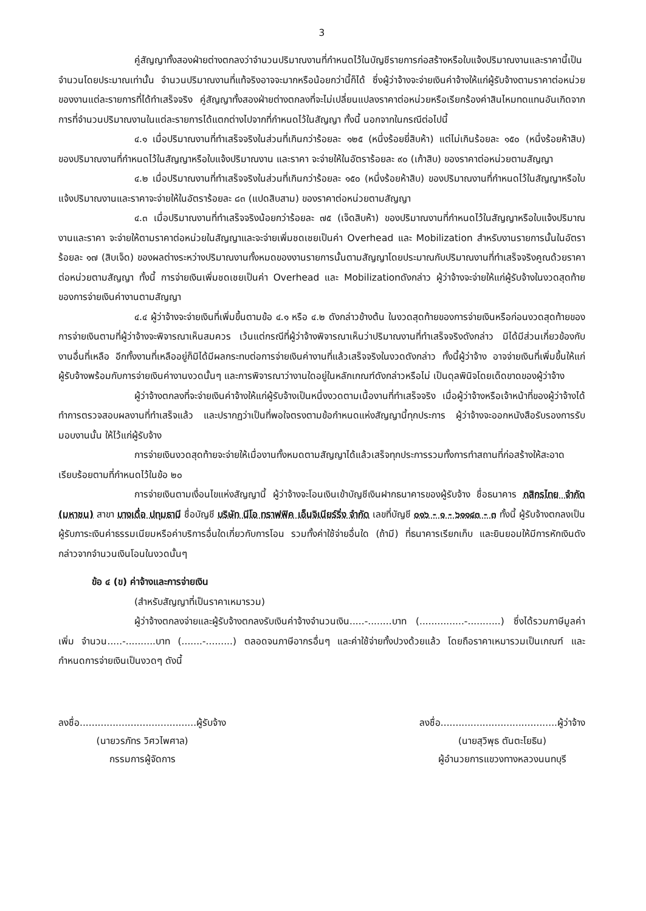3
คู่สัญญาทั้งสองฝ่ายต่างตกลงว่าจำนวนปริมาณงานที่กำหนดไว้ในบัญชีรายการก่อสร้างหรือใบแจ้งปริมาณงานและราคานี้เป็นจำนวนโดยประมาณเท่านั้น จำนวนปริมาณงานที่แท้จริงอาจจะมากหรือน้อยกว่านี้ก็ได้ ซึ่งผู้ว่าจ้างจะจ่ายเงินค่าจ้างให้แก่ผู้รับจ้างตามราคาต่อหน่วยของงานแต่ละรายการที่ได้ทำเสร็จจริง คู่สัญญาทั้งสองฝ่ายต่างตกลงที่จะไม่เปลี่ยนแปลงราคาต่อหน่วยหรือเรียกร้องค่าสินไหมทดแทนอันเกิดจากการที่จำนวนปริมาณงานในแต่ละรายการได้แตกต่างไปจากที่กำหนดไว้ในสัญญา ทั้งนี้ นอกจากในกรณีต่อไปนี้
๔.๑ เมื่อปริมาณงานที่ทำเสร็จจริงในส่วนที่เกินกว่าร้อยละ ๑๒๕ (หนึ่งร้อยยี่สิบห้า) แต่ไม่เกินร้อยละ ๑๕๐ (หนึ่งร้อยห้าสิบ) ของปริมาณงานที่กำหนดไว้ในสัญญาหรือใบแจ้งปริมาณงาน และราคา จะจ่ายให้ในอัตราร้อยละ ๙๐ (เก้าสิบ) ของราคาต่อหน่วยตามสัญญา
๔.๒ เมื่อปริมาณงานที่ทำเสร็จจริงในส่วนที่เกินกว่าร้อยละ ๑๕๐ (หนึ่งร้อยห้าสิบ) ของปริมาณงานที่กำหนดไว้ในสัญญาหรือใบแจ้งปริมาณงานและราคาจะจ่ายให้ในอัตราร้อยละ ๘๓ (แปดสิบสาม) ของราคาต่อหน่วยตามสัญญา
๔.๓ เมื่อปริมาณงานที่ทำเสร็จจริงน้อยกว่าร้อยละ ๗๕ (เจ็ดสิบห้า) ของปริมาณงานที่กำหนดไว้ในสัญญาหรือใบแจ้งปริมาณงานและราคา จะจ่ายให้ตามราคาต่อหน่วยในสัญญาและจะจ่ายเพิ่มชดเชยเป็นค่า Overhead และ Mobilization สำหรับงานรายการนั้นในอัตราร้อยละ ๑๗ (สิบเจ็ด) ของผลต่างระหว่างปริมาณงานทั้งหมดของงานรายการนั้นตามสัญญาโดยประมาณกับปริมาณงานที่ทำเสร็จจริงคูณด้วยราคาต่อหน่วยตามสัญญา ทั้งนี้ การจ่ายเงินเพิ่มชดเชยเป็นค่า Overhead และ Mobilizationดังกล่าว ผู้ว่าจ้างจะจ่ายให้แก่ผู้รับจ้างในงวดสุดท้ายของการจ่ายเงินค่างานตามสัญญา
๔.๔ ผู้ว่าจ้างจะจ่ายเงินที่เพิ่มขึ้นตามข้อ ๔.๑ หรือ ๔.๒ ดังกล่าวข้างต้น ในงวดสุดท้ายของการจ่ายเงินหรือก่อนงวดสุดท้ายของการจ่ายเงินตามที่ผู้ว่าจ้างจะพิจารณาเห็นสมควร เว้นแต่กรณีที่ผู้ว่าจ้างพิจารณาเห็นว่าปริมาณงานที่ทำเสร็จจริงดังกล่าว มิได้มีส่วนเกี่ยวข้องกับงานอื่นที่เหลือ อีกทั้งงานที่เหลืออยู่ก็มิได้มีผลกระทบต่อการจ่ายเงินค่างานที่แล้วเสร็จจริงในงวดดังกล่าว ทั้งนี้ผู้ว่าจ้าง อาจจ่ายเงินที่เพิ่มขึ้นให้แก่ผู้รับจ้างพร้อมกับการจ่ายเงินค่างานงวดนั้นๆ และการพิจารณาว่างานใดอยู่ในหลักเกณฑ์ดังกล่าวหรือไม่ เป็นดุลพินิจโดยเด็ดขาดของผู้ว่าจ้าง
ผู้ว่าจ้างตกลงที่จะจ่ายเงินค่าจ้างให้แก่ผู้รับจ้างเป็นหนึ่งงวดตามเนื้องานที่ทำเสร็จจริง เมื่อผู้ว่าจ้างหรือเจ้าหน้าที่ของผู้ว่าจ้างได้ทำการตรวจสอบผลงานที่ทำเสร็จแล้ว และปรากฏว่าเป็นที่พอใจตรงตามข้อกำหนดแห่งสัญญานี้ทุกประการ ผู้ว่าจ้างจะออกหนังสือรับรองการรับมอบงานนั้น ให้ไว้แก่ผู้รับจ้าง
การจ่ายเงินงวดสุดท้ายจะจ่ายให้เมื่องานทั้งหมดตามสัญญาได้แล้วเสร็จทุกประการรวมทั้งการทำสถานที่ก่อสร้างให้สะอาดเรียบร้อยตามที่กำหนดไว้ในข้อ ๒๐
การจ่ายเงินตามเงื่อนไขแห่งสัญญานี้ ผู้ว่าจ้างจะโอนเงินเข้าบัญชีเงินฝากธนาคารของผู้รับจ้าง ชื่อธนาคาร กสิกรไทย จำกัด (มหาชน) สาขา บางเดื่อ ปทุมธานี ชื่อบัญชี บริษัท นีโอ ทราฟฟิค เอ็นจิเนียร์ริ่ง จำกัด เลขที่บัญชี ๐๑๖ - ๑ - ๖๑๑๔๓ - ๓ ทั้งนี้ ผู้รับจ้างตกลงเป็นผู้รับภาระเงินค่าธรรมเนียมหรือค่าบริการอื่นใดเกี่ยวกับการโอน รวมทั้งค่าใช้จ่ายอื่นใด (ถ้ามี) ที่ธนาคารเรียกเก็บ และยินยอมให้มีการหักเงินดังกล่าวจากจำนวนเงินโอนในงวดนั้นๆ
ข้อ ๔ (ข) ค่าจ้างและการจ่ายเงิน
(สำหรับสัญญาที่เป็นราคาเหมารวม)
ผู้ว่าจ้างตกลงจ่ายและผู้รับจ้างตกลงรับเงินค่าจ้างจำนวนเงิน.....-........บาท (...............-...........) ซึ่งได้รวมภาษีมูลค่าเพิ่ม จำนวน.....-..........บาท (.......-.........) ตลอดจนภาษีอากรอื่นๆ และค่าใช้จ่ายทั้งปวงด้วยแล้ว โดยถือราคาเหมารวมเป็นเกณฑ์ และกำหนดการจ่ายเงินเป็นงวดๆ ดังนี้
ลงชื่อ.......................................ผู้รับจ้าง
(นายวรภัทร วิศวไพศาล)
กรรมการผู้จัดการ
ลงชื่อ.......................................ผู้ว่าจ้าง
(นายสุวิพุธ ตันตะโยธิน)
ผู้อำนวยการแขวงทางหลวงนนทบุรี